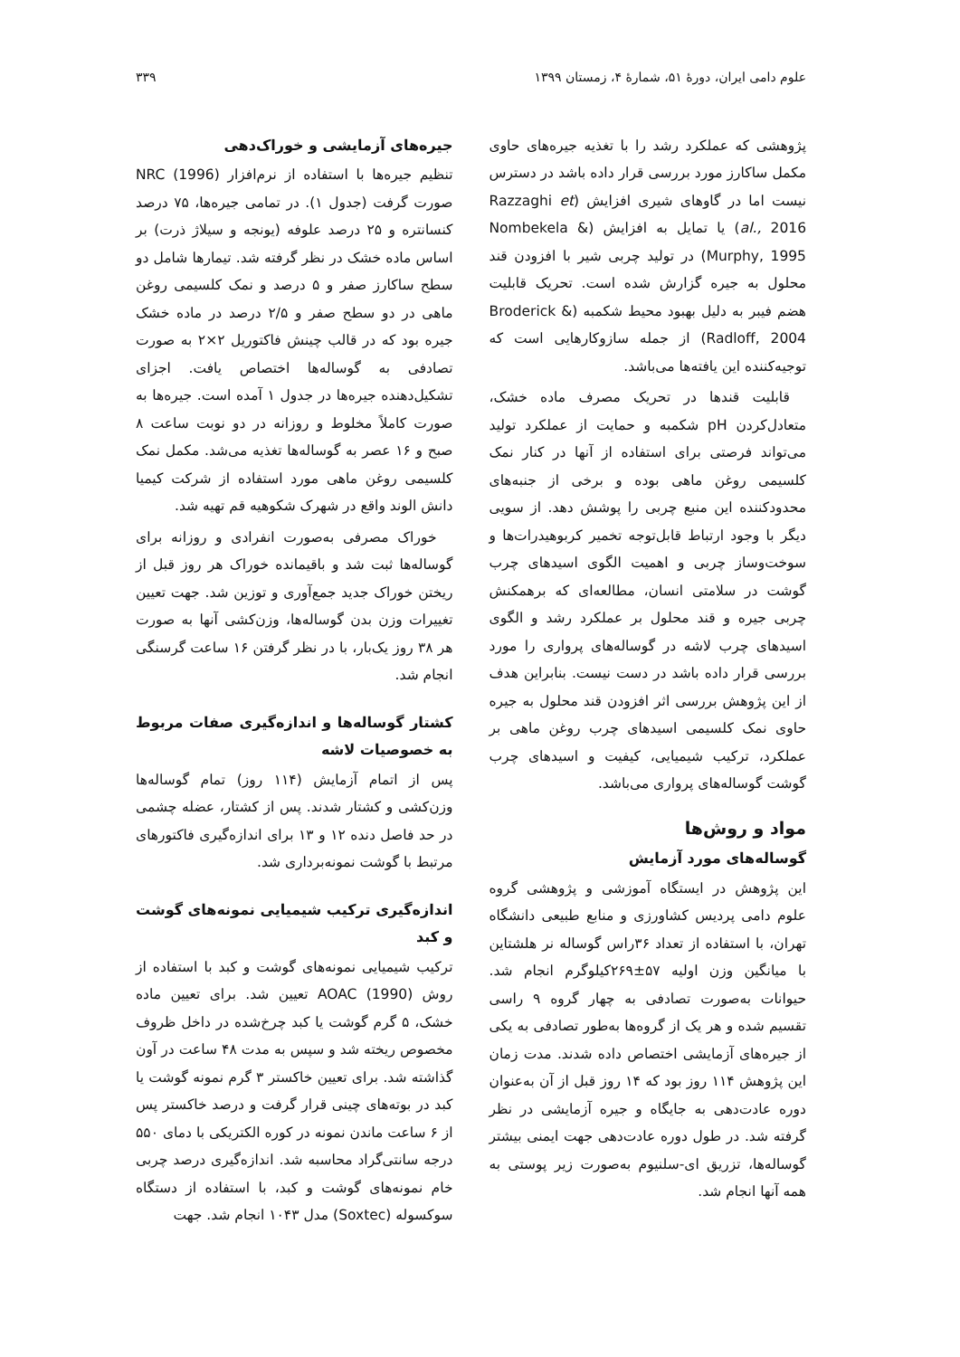علوم دامی ایران، دورهٔ ۵۱، شمارهٔ ۴، زمستان ۱۳۹۹ ۳۳۹
پژوهشی که عملکرد رشد را با تغذیه جیره‌های حاوی مکمل ساکارز مورد بررسی قرار داده باشد در دسترس نیست اما در گاوهای شیری افزایش (Razzaghi et al., 2016) یا تمایل به افزایش (Nombekela & Murphy, 1995) در تولید چربی شیر با افزودن قند محلول به جیره گزارش شده است. تحریک قابلیت هضم فیبر به دلیل بهبود محیط شکمبه (Broderick & Radloff, 2004) از جمله سازوکارهایی است که توجیه‌کننده این یافته‌ها می‌باشد.
قابلیت قندها در تحریک مصرف ماده خشک، متعادل‌کردن pH شکمبه و حمایت از عملکرد تولید می‌تواند فرصتی برای استفاده از آنها در کنار نمک کلسیمی روغن ماهی بوده و برخی از جنبه‌های محدودکننده این منبع چربی را پوشش دهد. از سویی دیگر با وجود ارتباط قابل‌توجه تخمیر کربوهیدرات‌ها و سوخت‌وساز چربی و اهمیت الگوی اسیدهای چرب گوشت در سلامتی انسان، مطالعه‌ای که برهمکنش چربی جیره و قند محلول بر عملکرد رشد و الگوی اسیدهای چرب لاشه در گوساله‌های پرواری را مورد بررسی قرار داده باشد در دست نیست. بنابراین هدف از این پژوهش بررسی اثر افزودن قند محلول به جیره حاوی نمک کلسیمی اسیدهای چرب روغن ماهی بر عملکرد، ترکیب شیمیایی، کیفیت و اسیدهای چرب گوشت گوساله‌های پرواری می‌باشد.
مواد و روش‌ها
گوساله‌های مورد آزمایش
این پژوهش در ایستگاه آموزشی و پژوهشی گروه علوم دامی پردیس کشاورزی و منابع طبیعی دانشگاه تهران، با استفاده از تعداد ۳۶راس گوساله نر هلشتاین با میانگین وزن اولیه ۵۷±۲۶۹کیلوگرم انجام شد. حیوانات به‌صورت تصادفی به چهار گروه ۹ راسی تقسیم شده و هر یک از گروه‌ها به‌طور تصادفی به یکی از جیره‌های آزمایشی اختصاص داده شدند. مدت زمان این پژوهش ۱۱۴ روز بود که ۱۴ روز قبل از آن به‌عنوان دوره عادت‌دهی به جایگاه و جیره آزمایشی در نظر گرفته شد. در طول دوره عادت‌دهی جهت ایمنی بیشتر گوساله‌ها، تزریق ای-سلنیوم به‌صورت زیر پوستی به همه آنها انجام شد.
جیره‌های آزمایشی و خوراک‌دهی
تنظیم جیره‌ها با استفاده از نرم‌افزار NRC (1996) صورت گرفت (جدول ۱). در تمامی جیره‌ها، ۷۵ درصد کنسانتره و ۲۵ درصد علوفه (یونجه و سیلاژ ذرت) بر اساس ماده خشک در نظر گرفته شد. تیمارها شامل دو سطح ساکارز صفر و ۵ درصد و نمک کلسیمی روغن ماهی در دو سطح صفر و ۲/۵ درصد در ماده خشک جیره بود که در قالب چینش فاکتوریل ۲×۲ به صورت تصادفی به گوساله‌ها اختصاص یافت. اجزای تشکیل‌دهنده جیره‌ها در جدول ۱ آمده است. جیره‌ها به صورت کاملاً مخلوط و روزانه در دو نوبت ساعت ۸ صبح و ۱۶ عصر به گوساله‌ها تغذیه می‌شد. مکمل نمک کلسیمی روغن ماهی مورد استفاده از شرکت کیمیا دانش الوند واقع در شهرک شکوهیه قم تهیه شد.
خوراک مصرفی به‌صورت انفرادی و روزانه برای گوساله‌ها ثبت شد و باقیمانده خوراک هر روز قبل از ریختن خوراک جدید جمع‌آوری و توزین شد. جهت تعیین تغییرات وزن بدن گوساله‌ها، وزن‌کشی آنها به صورت هر ۳۸ روز یک‌بار، با در نظر گرفتن ۱۶ ساعت گرسنگی انجام شد.
کشتار گوساله‌ها و اندازه‌گیری صفات مربوط به خصوصیات لاشه
پس از اتمام آزمایش (۱۱۴ روز) تمام گوساله‌ها وزن‌کشی و کشتار شدند. پس از کشتار، عضله چشمی در حد فاصل دنده ۱۲ و ۱۳ برای اندازه‌گیری فاکتورهای مرتبط با گوشت نمونه‌برداری شد.
اندازه‌گیری ترکیب شیمیایی نمونه‌های گوشت و کبد
ترکیب شیمیایی نمونه‌های گوشت و کبد با استفاده از روش AOAC (1990) تعیین شد. برای تعیین ماده خشک، ۵ گرم گوشت یا کبد چرخ‌شده در داخل ظروف مخصوص ریخته شد و سپس به مدت ۴۸ ساعت در آون گذاشته شد. برای تعیین خاکستر ۳ گرم نمونه گوشت یا کبد در بوته‌های چینی قرار گرفت و درصد خاکستر پس از ۶ ساعت ماندن نمونه در کوره الکتریکی با دمای ۵۵۰ درجه سانتی‌گراد محاسبه شد. اندازه‌گیری درصد چربی خام نمونه‌های گوشت و کبد، با استفاده از دستگاه سوکسوله (Soxtec) مدل ۱۰۴۳ انجام شد. جهت